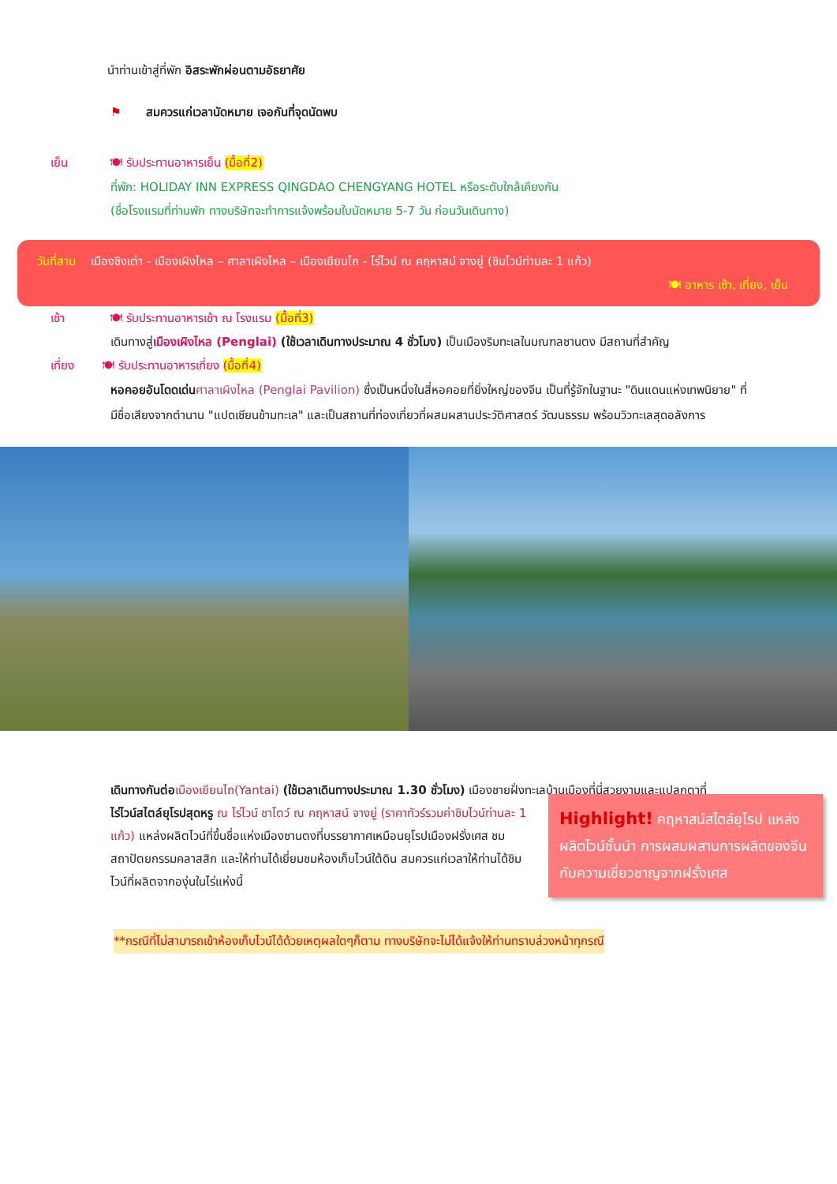นำท่านเข้าสู่ที่พัก อิสระพักผ่อนตามอัธยาศัย
⚑ สมควรแก่เวลานัดหมาย เจอกันที่จุดนัดพบ
เย็น 🍽 รับประทานอาหารเย็น (มื้อที่2)
ที่พัก: HOLIDAY INN EXPRESS QINGDAO CHENGYANG HOTEL หรือระดับใกล้เคียงกัน
(ชื่อโรงแรมที่ท่านพัก ทางบริษัทจะทำการแจ้งพร้อมใบนัดหมาย 5-7 วัน ก่อนวันเดินทาง)
วันที่สาม เมืองชิงเต่า - เมืองเผิงไหล – ศาลาเผิงไหล – เมืองเยียนไถ - ไร่ไวน์ ณ คฤหาสน์ จางยู่ (ชิมไวน์ท่านละ 1 แก้ว)
🍽 อาหาร เช้า, เที่ยง, เย็น
เช้า 🍽 รับประทานอาหารเช้า ณ โรงแรม (มื้อที่3)
เดินทางสู่เมืองเผิงไหล (Penglai) (ใช้เวลาเดินทางประมาณ 4 ชั่วโมง) เป็นเมืองริมทะเลในมณฑลซานตง มีสถานที่สำคัญ
เที่ยง 🍽 รับประทานอาหารเที่ยง (มื้อที่4)
หอคอยอันโดดเด่น ศาลาเผิงไหล (Penglai Pavilion) ซึ่งเป็นหนึ่งในสี่หอคอยที่ยิ่งใหญ่ของจีน เป็นที่รู้จักในฐานะ "ดินแดนแห่งเทพนิยาย" ที่มีชื่อเสียงจากตำนาน "แปดเซียนข้ามทะเล" และเป็นสถานที่ท่องเที่ยวที่ผสมผสานประวัติศาสตร์ วัฒนธรรม พร้อมวิวทะเลสุดอลังการ
เดินทางกันต่อ เมืองเยียนไถ(Yantai) (ใช้เวลาเดินทางประมาณ 1.30 ชั่วโมง) เมืองชายฝั่งทะเลบ้านเมืองที่นี่สวยงามและแปลกตาที่
ไร่ไวน์สไตล์ยุโรปสุดหรู ณ ไร่ไวน์ ชาโตว์ ณ คฤหาสน์ จางยู่ (ราคาทัวร์รวมค่าชิมไวน์ท่านละ 1 แก้ว) แหล่งผลิตไวน์ที่ขึ้นชื่อแห่งเมืองซานตงที่บรรยากาศเหมือนยุโรปเมืองฝรั่งเศส ชมสถาปัตยกรรมคลาสสิก และให้ท่านได้เยี่ยมชมห้องเก็บไวน์ใต้ดิน สมควรแก่เวลาให้ท่านได้ชิมไวน์ที่ผลิตจากองุ่นในไร่แห่งนี้
Highlight! คฤหาสน์สไตล์ยุโรป แหล่งผลิตไวน์ชั้นนำ การผสมผสานการผลิตของจีนกับความเชี่ยวชาญจากฝรั่งเศส
**กรณีที่ไม่สามารถเข้าห้องเก็บไวน์ได้ด้วยเหตุผลใดๆก็ตาม ทางบริษัทจะไม่ได้แจ้งให้ท่านทราบล่วงหน้าทุกรณี